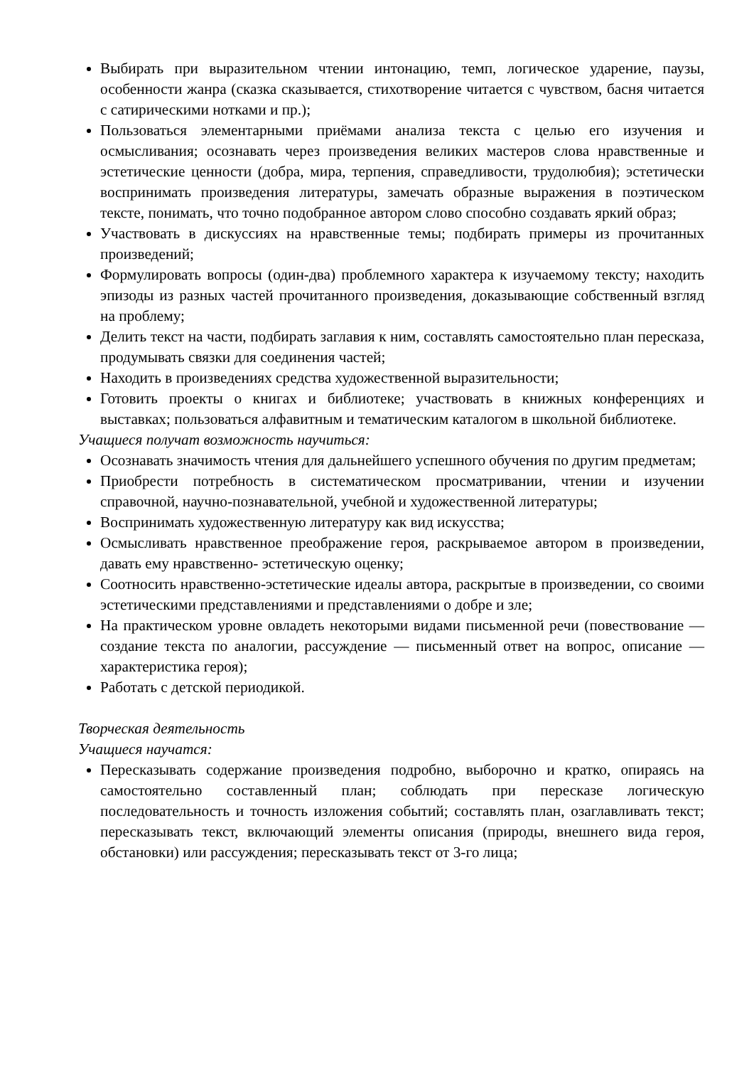Выбирать при выразительном чтении интонацию, темп, логическое ударение, паузы, особенности жанра (сказка сказывается, стихотворение читается с чувством, басня читается с сатирическими нотками и пр.);
Пользоваться элементарными приёмами анализа текста с целью его изучения и осмысливания; осознавать через произведения великих мастеров слова нравственные и эстетические ценности (добра, мира, терпения, справедливости, трудолюбия); эстетически воспринимать произведения литературы, замечать образные выражения в поэтическом тексте, понимать, что точно подобранное автором слово способно создавать яркий образ;
Участвовать в дискуссиях на нравственные темы; подбирать примеры из прочитанных произведений;
Формулировать вопросы (один-два) проблемного характера к изучаемому тексту; находить эпизоды из разных частей прочитанного произведения, доказывающие собственный взгляд на проблему;
Делить текст на части, подбирать заглавия к ним, составлять самостоятельно план пересказа, продумывать связки для соединения частей;
Находить в произведениях средства художественной выразительности;
Готовить проекты о книгах и библиотеке; участвовать в книжных конференциях и выставках; пользоваться алфавитным и тематическим каталогом в школьной библиотеке.
Учащиеся получат возможность научиться:
Осознавать значимость чтения для дальнейшего успешного обучения по другим предметам;
Приобрести потребность в систематическом просматривании, чтении и изучении справочной, научно-познавательной, учебной и художественной литературы;
Воспринимать художественную литературу как вид искусства;
Осмысливать нравственное преображение героя, раскрываемое автором в произведении, давать ему нравственно- эстетическую оценку;
Соотносить нравственно-эстетические идеалы автора, раскрытые в произведении, со своими эстетическими представлениями и представлениями о добре и зле;
На практическом уровне овладеть некоторыми видами письменной речи (повествование — создание текста по аналогии, рассуждение — письменный ответ на вопрос, описание — характеристика героя);
Работать с детской периодикой.
Творческая деятельность
Учащиеся научатся:
Пересказывать содержание произведения подробно, выборочно и кратко, опираясь на самостоятельно составленный план; соблюдать при пересказе логическую последовательность и точность изложения событий; составлять план, озаглавливать текст; пересказывать текст, включающий элементы описания (природы, внешнего вида героя, обстановки) или рассуждения; пересказывать текст от 3-го лица;